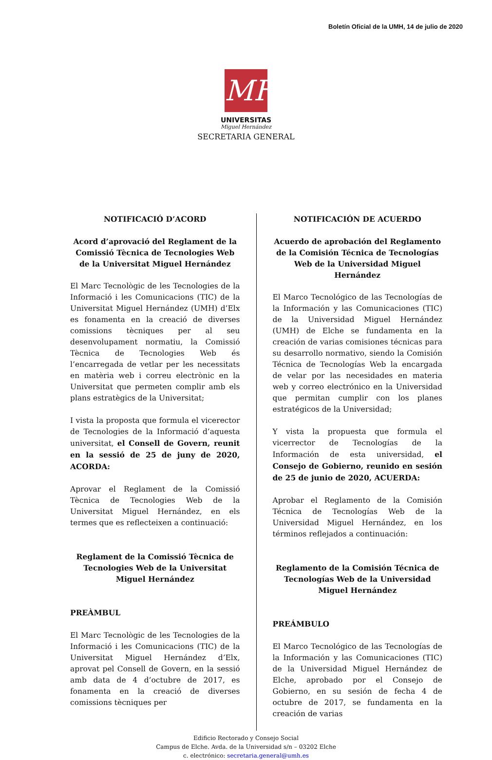Boletín Oficial de la UMH, 14 de julio de 2020
MH
UNIVERSITAS
Miguel Hernández
SECRETARIA GENERAL
NOTIFICACIÓ D’ACORD
Acord d’aprovació del Reglament de la Comissió Tècnica de Tecnologies Web de la Universitat Miguel Hernández
El Marc Tecnològic de les Tecnologies de la Informació i les Comunicacions (TIC) de la Universitat Miguel Hernández (UMH) d’Elx es fonamenta en la creació de diverses comissions tècniques per al seu desenvolupament normatiu, la Comissió Tècnica de Tecnologies Web és l’encarregada de vetlar per les necessitats en matèria web i correu electrònic en la Universitat que permeten complir amb els plans estratègics de la Universitat;
I vista la proposta que formula el vicerector de Tecnologies de la Informació d’aquesta universitat, el Consell de Govern, reunit en la sessió de 25 de juny de 2020, ACORDA:
Aprovar el Reglament de la Comissió Tècnica de Tecnologies Web de la Universitat Miguel Hernández, en els termes que es reflecteixen a continuació:
Reglament de la Comissió Tècnica de Tecnologies Web de la Universitat Miguel Hernández
PREÀMBUL
El Marc Tecnològic de les Tecnologies de la Informació i les Comunicacions (TIC) de la Universitat Miguel Hernández d’Elx, aprovat pel Consell de Govern, en la sessió amb data de 4 d’octubre de 2017, es fonamenta en la creació de diverses comissions tècniques per
NOTIFICACIÓN DE ACUERDO
Acuerdo de aprobación del Reglamento de la Comisión Técnica de Tecnologías Web de la Universidad Miguel Hernández
El Marco Tecnológico de las Tecnologías de la Información y las Comunicaciones (TIC) de la Universidad Miguel Hernández (UMH) de Elche se fundamenta en la creación de varias comisiones técnicas para su desarrollo normativo, siendo la Comisión Técnica de Tecnologías Web la encargada de velar por las necesidades en materia web y correo electrónico en la Universidad que permitan cumplir con los planes estratégicos de la Universidad;
Y vista la propuesta que formula el vicerrector de Tecnologías de la Información de esta universidad, el Consejo de Gobierno, reunido en sesión de 25 de junio de 2020, ACUERDA:
Aprobar el Reglamento de la Comisión Técnica de Tecnologías Web de la Universidad Miguel Hernández, en los términos reflejados a continuación:
Reglamento de la Comisión Técnica de Tecnologías Web de la Universidad Miguel Hernández
PREÁMBULO
El Marco Tecnológico de las Tecnologías de la Información y las Comunicaciones (TIC) de la Universidad Miguel Hernández de Elche, aprobado por el Consejo de Gobierno, en su sesión de fecha 4 de octubre de 2017, se fundamenta en la creación de varias
Edificio Rectorado y Consejo Social
Campus de Elche. Avda. de la Universidad s/n – 03202 Elche
c. electrónico: secretaria.general@umh.es